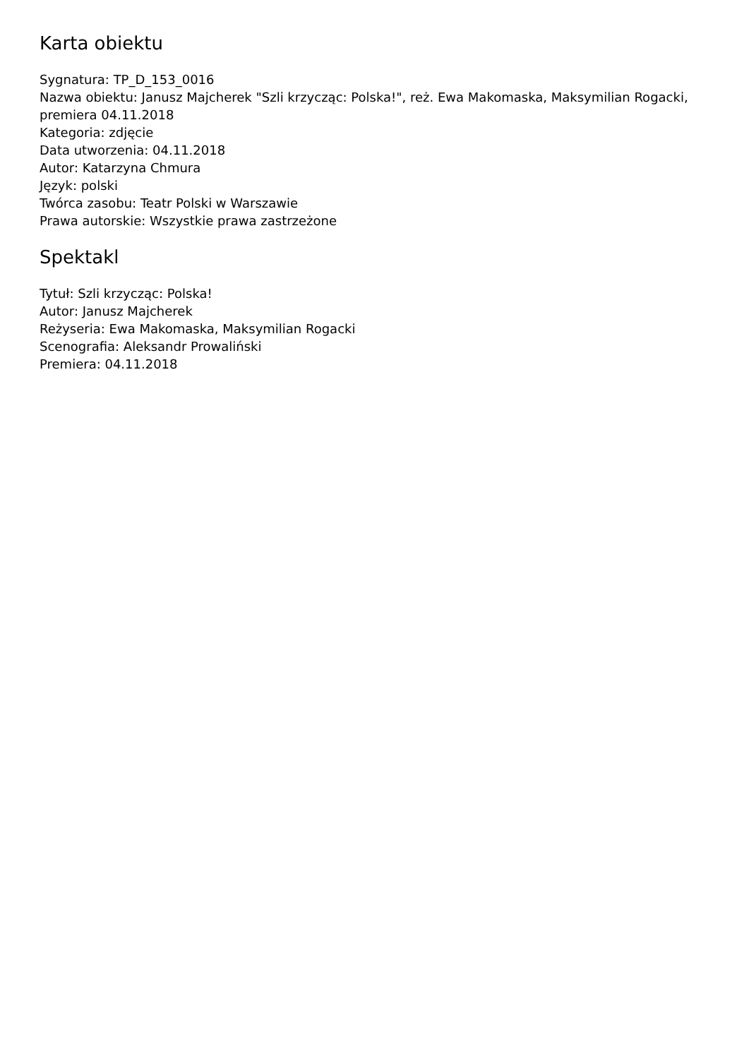Karta obiektu
Sygnatura: TP_D_153_0016
Nazwa obiektu: Janusz Majcherek "Szli krzycząc: Polska!", reż. Ewa Makomaska, Maksymilian Rogacki, premiera 04.11.2018
Kategoria: zdjęcie
Data utworzenia: 04.11.2018
Autor: Katarzyna Chmura
Język: polski
Twórca zasobu: Teatr Polski w Warszawie
Prawa autorskie: Wszystkie prawa zastrzeżone
Spektakl
Tytuł: Szli krzycząc: Polska!
Autor: Janusz Majcherek
Reżyseria: Ewa Makomaska, Maksymilian Rogacki
Scenografia: Aleksandr Prowaliński
Premiera: 04.11.2018